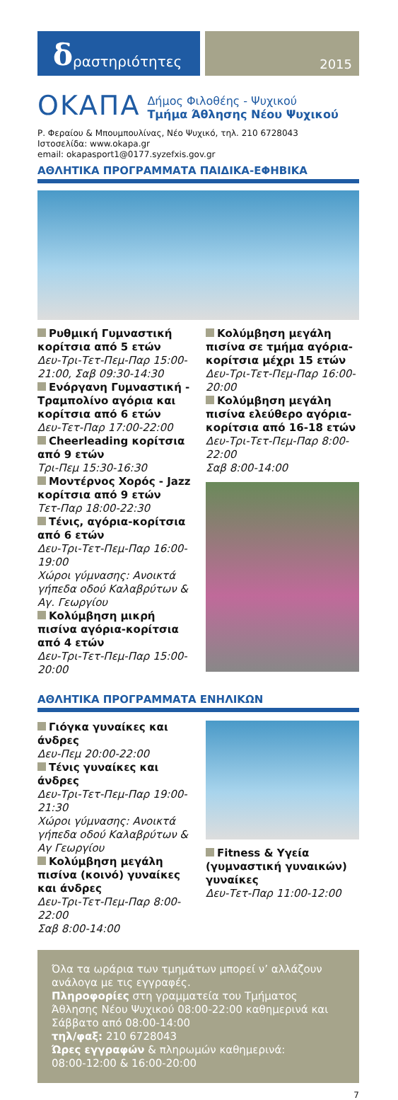δραστηριότητες
2015
ΟΚΑΠΑ
Δήμος Φιλοθέης - Ψυχικού
Τμήμα Άθλησης Νέου Ψυχικού
Ρ. Φεραίου & Μπουμπουλίνας, Νέο Ψυχικό, τηλ. 210 6728043
Ιστοσελίδα: www.okapa.gr
email: okapasport1@0177.syzefxis.gov.gr
ΑΘΛΗΤΙΚΑ ΠΡΟΓΡΑΜΜΑΤΑ ΠΑΙΔΙΚΑ-ΕΦΗΒΙΚΑ
Ρυθμική Γυμναστική κορίτσια από 5 ετών
Δευ-Τρι-Τετ-Πεμ-Παρ 15:00-21:00, Σαβ 09:30-14:30
Ενόργανη Γυμναστική - Τραμπολίνο αγόρια και κορίτσια από 6 ετών
Δευ-Τετ-Παρ 17:00-22:00
Cheerleading κορίτσια από 9 ετών
Τρι-Πεμ 15:30-16:30
Μοντέρνος Χορός - Jazz κορίτσια από 9 ετών
Τετ-Παρ 18:00-22:30
Τένις, αγόρια-κορίτσια από 6 ετών
Δευ-Τρι-Τετ-Πεμ-Παρ 16:00-19:00
Χώροι γύμνασης: Ανοικτά γήπεδα οδού Καλαβρύτων & Αγ. Γεωργίου
Κολύμβηση μικρή πισίνα αγόρια-κορίτσια από 4 ετών
Δευ-Τρι-Τετ-Πεμ-Παρ 15:00-20:00
Κολύμβηση μεγάλη πισίνα σε τμήμα αγόρια-κορίτσια μέχρι 15 ετών
Δευ-Τρι-Τετ-Πεμ-Παρ 16:00-20:00
Κολύμβηση μεγάλη πισίνα ελεύθερο αγόρια-κορίτσια από 16-18 ετών
Δευ-Τρι-Τετ-Πεμ-Παρ 8:00-22:00
Σαβ 8:00-14:00
ΑΘΛΗΤΙΚΑ ΠΡΟΓΡΑΜΜΑΤΑ ΕΝΗΛΙΚΩΝ
Γιόγκα γυναίκες και άνδρες
Δευ-Πεμ 20:00-22:00
Τένις γυναίκες και άνδρες
Δευ-Τρι-Τετ-Πεμ-Παρ 19:00-21:30
Χώροι γύμνασης: Ανοικτά γήπεδα οδού Καλαβρύτων & Αγ Γεωργίου
Κολύμβηση μεγάλη πισίνα (κοινό) γυναίκες και άνδρες
Δευ-Τρι-Τετ-Πεμ-Παρ 8:00-22:00
Σαβ 8:00-14:00
Fitness & Υγεία (γυμναστική γυναικών) γυναίκες
Δευ-Τετ-Παρ 11:00-12:00
Όλα τα ωράρια των τμημάτων μπορεί ν’ αλλάζουν ανάλογα με τις εγγραφές.
Πληροφορίες στη γραμματεία του Τμήματος Άθλησης Νέου Ψυχικού 08:00-22:00 καθημερινά και Σάββατο από 08:00-14:00
τηλ/φαξ: 210 6728043
Ώρες εγγραφών & πληρωμών καθημερινά:
08:00-12:00 & 16:00-20:00
7